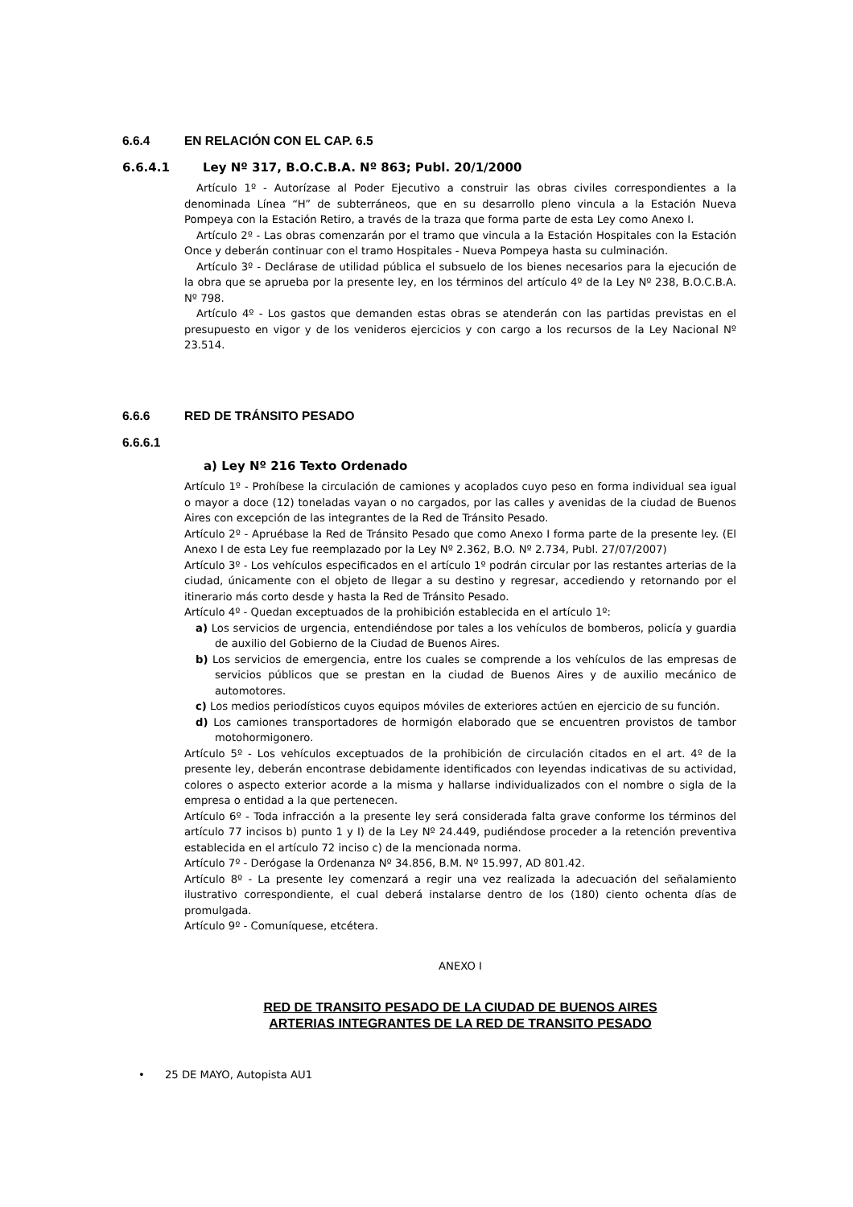6.6.4 EN RELACIÓN CON EL CAP. 6.5
6.6.4.1 Ley Nº 317, B.O.C.B.A. Nº 863; Publ. 20/1/2000
Artículo 1º - Autorízase al Poder Ejecutivo a construir las obras civiles correspondientes a la denominada Línea “H” de subterráneos, que en su desarrollo pleno vincula a la Estación Nueva Pompeya con la Estación Retiro, a través de la traza que forma parte de esta Ley como Anexo I.
Artículo 2º - Las obras comenzarán por el tramo que vincula a la Estación Hospitales con la Estación Once y deberán continuar con el tramo Hospitales - Nueva Pompeya hasta su culminación.
Artículo 3º - Declárase de utilidad pública el subsuelo de los bienes necesarios para la ejecución de la obra que se aprueba por la presente ley, en los términos del artículo 4º de la Ley Nº 238, B.O.C.B.A. Nº 798.
Artículo 4º - Los gastos que demanden estas obras se atenderán con las partidas previstas en el presupuesto en vigor y de los venideros ejercicios y con cargo a los recursos de la Ley Nacional Nº 23.514.
6.6.6 RED DE TRÁNSITO PESADO
6.6.6.1
a) Ley Nº 216 Texto Ordenado
Artículo 1º - Prohíbese la circulación de camiones y acoplados cuyo peso en forma individual sea igual o mayor a doce (12) toneladas vayan o no cargados, por las calles y avenidas de la ciudad de Buenos Aires con excepción de las integrantes de la Red de Tránsito Pesado.
Artículo 2º - Apruébase la Red de Tránsito Pesado que como Anexo I forma parte de la presente ley. (El Anexo I de esta Ley fue reemplazado por la Ley Nº 2.362, B.O. Nº 2.734, Publ. 27/07/2007)
Artículo 3º - Los vehículos especificados en el artículo 1º podrán circular por las restantes arterias de la ciudad, únicamente con el objeto de llegar a su destino y regresar, accediendo y retornando por el itinerario más corto desde y hasta la Red de Tránsito Pesado.
Artículo 4º - Quedan exceptuados de la prohibición establecida en el artículo 1º:
a) Los servicios de urgencia, entendiéndose por tales a los vehículos de bomberos, policía y guardia de auxilio del Gobierno de la Ciudad de Buenos Aires.
b) Los servicios de emergencia, entre los cuales se comprende a los vehículos de las empresas de servicios públicos que se prestan en la ciudad de Buenos Aires y de auxilio mecánico de automotores.
c) Los medios periodísticos cuyos equipos móviles de exteriores actúen en ejercicio de su función.
d) Los camiones transportadores de hormigón elaborado que se encuentren provistos de tambor motohormigonero.
Artículo 5º - Los vehículos exceptuados de la prohibición de circulación citados en el art. 4º de la presente ley, deberán encontrase debidamente identificados con leyendas indicativas de su actividad, colores o aspecto exterior acorde a la misma y hallarse individualizados con el nombre o sigla de la empresa o entidad a la que pertenecen.
Artículo 6º - Toda infracción a la presente ley será considerada falta grave conforme los términos del artículo 77 incisos b) punto 1 y I) de la Ley Nº 24.449, pudiéndose proceder a la retención preventiva establecida en el artículo 72 inciso c) de la mencionada norma.
Artículo 7º - Derógase la Ordenanza Nº 34.856, B.M. Nº 15.997, AD 801.42.
Artículo 8º - La presente ley comenzará a regir una vez realizada la adecuación del señalamiento ilustrativo correspondiente, el cual deberá instalarse dentro de los (180) ciento ochenta días de promulgada.
Artículo 9º - Comuníquese, etcétera.
ANEXO I
RED DE TRANSITO PESADO DE LA CIUDAD DE BUENOS AIRES
ARTERIAS INTEGRANTES DE LA RED DE TRANSITO PESADO
• 25 DE MAYO, Autopista AU1